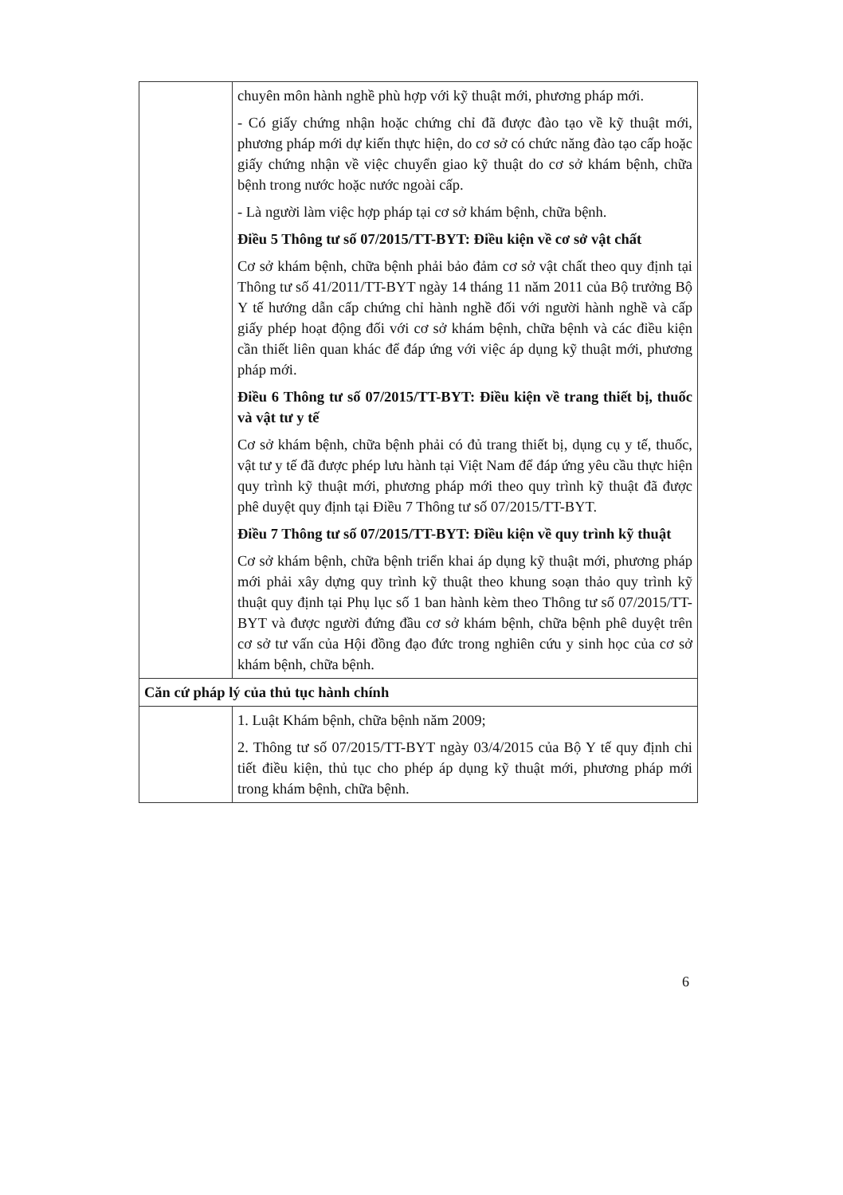| | chuyên môn hành nghề phù hợp với kỹ thuật mới, phương pháp mới. - Có giấy chứng nhận hoặc chứng chỉ đã được đào tạo về kỹ thuật mới, phương pháp mới dự kiến thực hiện, do cơ sở có chức năng đào tạo cấp hoặc giấy chứng nhận về việc chuyển giao kỹ thuật do cơ sở khám bệnh, chữa bệnh trong nước hoặc nước ngoài cấp. - Là người làm việc hợp pháp tại cơ sở khám bệnh, chữa bệnh. Điều 5 Thông tư số 07/2015/TT-BYT: Điều kiện về cơ sở vật chất Cơ sở khám bệnh, chữa bệnh phải bảo đảm cơ sở vật chất theo quy định tại Thông tư số 41/2011/TT-BYT ngày 14 tháng 11 năm 2011 của Bộ trưởng Bộ Y tế hướng dẫn cấp chứng chỉ hành nghề đối với người hành nghề và cấp giấy phép hoạt động đối với cơ sở khám bệnh, chữa bệnh và các điều kiện cần thiết liên quan khác để đáp ứng với việc áp dụng kỹ thuật mới, phương pháp mới. Điều 6 Thông tư số 07/2015/TT-BYT: Điều kiện về trang thiết bị, thuốc và vật tư y tế Cơ sở khám bệnh, chữa bệnh phải có đủ trang thiết bị, dụng cụ y tế, thuốc, vật tư y tế đã được phép lưu hành tại Việt Nam để đáp ứng yêu cầu thực hiện quy trình kỹ thuật mới, phương pháp mới theo quy trình kỹ thuật đã được phê duyệt quy định tại Điều 7 Thông tư số 07/2015/TT-BYT. Điều 7 Thông tư số 07/2015/TT-BYT: Điều kiện về quy trình kỹ thuật Cơ sở khám bệnh, chữa bệnh triển khai áp dụng kỹ thuật mới, phương pháp mới phải xây dựng quy trình kỹ thuật theo khung soạn thảo quy trình kỹ thuật quy định tại Phụ lục số 1 ban hành kèm theo Thông tư số 07/2015/TT-BYT và được người đứng đầu cơ sở khám bệnh, chữa bệnh phê duyệt trên cơ sở tư vấn của Hội đồng đạo đức trong nghiên cứu y sinh học của cơ sở khám bệnh, chữa bệnh. |
| Căn cứ pháp lý của thủ tục hành chính | |
| | 1. Luật Khám bệnh, chữa bệnh năm 2009; 2. Thông tư số 07/2015/TT-BYT ngày 03/4/2015 của Bộ Y tế quy định chi tiết điều kiện, thủ tục cho phép áp dụng kỹ thuật mới, phương pháp mới trong khám bệnh, chữa bệnh. |
6